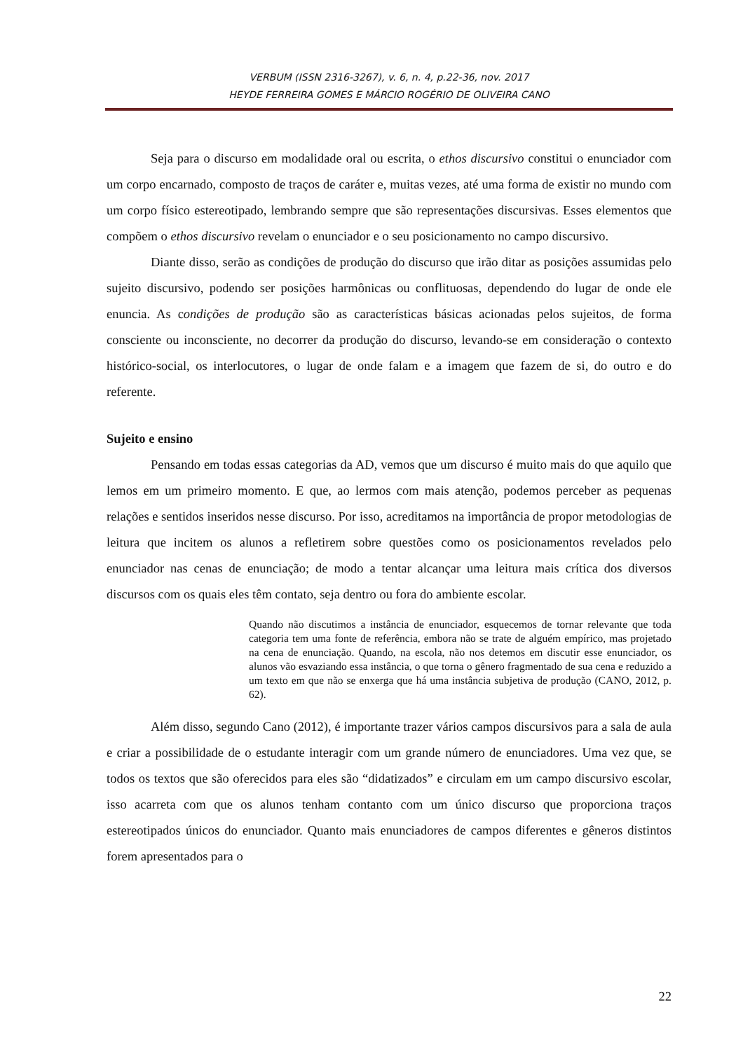VERBUM (ISSN 2316-3267), v. 6, n. 4, p.22-36, nov. 2017
HEYDE FERREIRA GOMES E MÁRCIO ROGÉRIO DE OLIVEIRA CANO
Seja para o discurso em modalidade oral ou escrita, o ethos discursivo constitui o enunciador com um corpo encarnado, composto de traços de caráter e, muitas vezes, até uma forma de existir no mundo com um corpo físico estereotipado, lembrando sempre que são representações discursivas. Esses elementos que compõem o ethos discursivo revelam o enunciador e o seu posicionamento no campo discursivo.
Diante disso, serão as condições de produção do discurso que irão ditar as posições assumidas pelo sujeito discursivo, podendo ser posições harmônicas ou conflituosas, dependendo do lugar de onde ele enuncia. As condições de produção são as características básicas acionadas pelos sujeitos, de forma consciente ou inconsciente, no decorrer da produção do discurso, levando-se em consideração o contexto histórico-social, os interlocutores, o lugar de onde falam e a imagem que fazem de si, do outro e do referente.
Sujeito e ensino
Pensando em todas essas categorias da AD, vemos que um discurso é muito mais do que aquilo que lemos em um primeiro momento. E que, ao lermos com mais atenção, podemos perceber as pequenas relações e sentidos inseridos nesse discurso. Por isso, acreditamos na importância de propor metodologias de leitura que incitem os alunos a refletirem sobre questões como os posicionamentos revelados pelo enunciador nas cenas de enunciação; de modo a tentar alcançar uma leitura mais crítica dos diversos discursos com os quais eles têm contato, seja dentro ou fora do ambiente escolar.
Quando não discutimos a instância de enunciador, esquecemos de tornar relevante que toda categoria tem uma fonte de referência, embora não se trate de alguém empírico, mas projetado na cena de enunciação. Quando, na escola, não nos detemos em discutir esse enunciador, os alunos vão esvaziando essa instância, o que torna o gênero fragmentado de sua cena e reduzido a um texto em que não se enxerga que há uma instância subjetiva de produção (CANO, 2012, p. 62).
Além disso, segundo Cano (2012), é importante trazer vários campos discursivos para a sala de aula e criar a possibilidade de o estudante interagir com um grande número de enunciadores. Uma vez que, se todos os textos que são oferecidos para eles são “didatizados” e circulam em um campo discursivo escolar, isso acarreta com que os alunos tenham contanto com um único discurso que proporciona traços estereotipados únicos do enunciador. Quanto mais enunciadores de campos diferentes e gêneros distintos forem apresentados para o
22